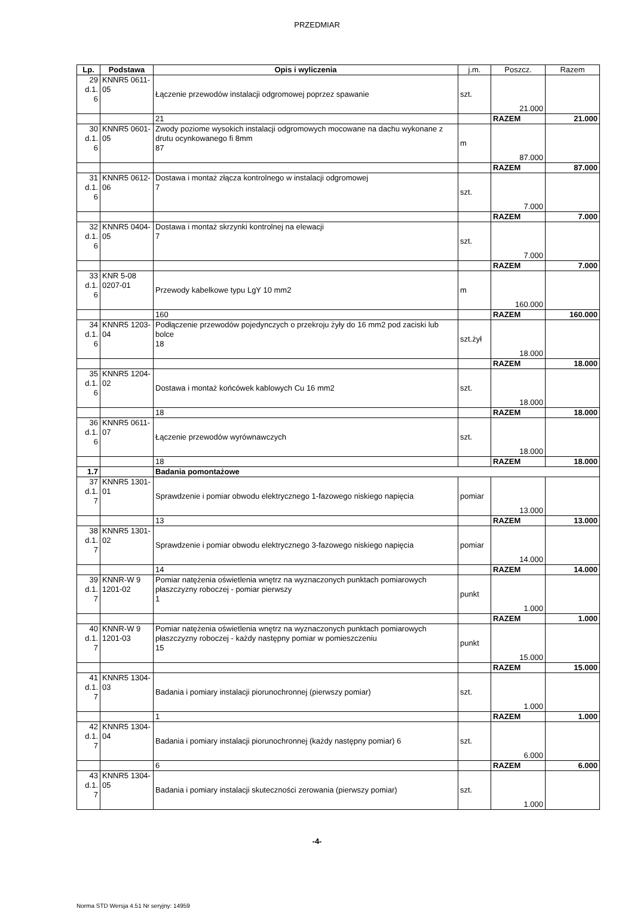PRZEDMIAR
| Lp. | Podstawa | Opis i wyliczenia | j.m. | Poszcz. | Razem |
| --- | --- | --- | --- | --- | --- |
| 29 d.1. 6 | KNNR5 0611-05 | Łączenie przewodów instalacji odgromowej poprzez spawanie | szt. | 21.000 | |
| | | 21 | | RAZEM | 21.000 |
| 30 d.1. 6 | KNNR5 0601-05 | Zwody poziome wysokich instalacji odgromowych mocowane na dachu wykonane z drutu ocynkowanego fi 8mm 87 | m | 87.000 | |
| | | | | RAZEM | 87.000 |
| 31 d.1. 6 | KNNR5 0612-06 | Dostawa i montaż złącza kontrolnego w instalacji odgromowej 7 | szt. | 7.000 | |
| | | | | RAZEM | 7.000 |
| 32 d.1. 6 | KNNR5 0404-05 | Dostawa i montaż skrzynki kontrolnej na elewacji 7 | szt. | 7.000 | |
| | | | | RAZEM | 7.000 |
| 33 d.1. 6 | KNR 5-08 0207-01 | Przewody kabelkowe typu LgY 10 mm2 | m | 160.000 | |
| | | 160 | | RAZEM | 160.000 |
| 34 d.1. 6 | KNNR5 1203-04 | Podłączenie przewodów pojedynczych o przekroju żyły do 16 mm2 pod zaciski lub bolce 18 | szt.żył | 18.000 | |
| | | | | RAZEM | 18.000 |
| 35 d.1. 6 | KNNR5 1204-02 | Dostawa i montaż końcówek kablowych Cu 16 mm2 | szt. | 18.000 | |
| | | 18 | | RAZEM | 18.000 |
| 36 d.1. 6 | KNNR5 0611-07 | Łączenie przewodów wyrównawczych | szt. | 18.000 | |
| | | 18 | | RAZEM | 18.000 |
| 1.7 | | Badania pomontażowe | | | |
| 37 d.1. 7 | KNNR5 1301-01 | Sprawdzenie i pomiar obwodu elektrycznego 1-fazowego niskiego napięcia | pomiar | 13.000 | |
| | | 13 | | RAZEM | 13.000 |
| 38 d.1. 7 | KNNR5 1301-02 | Sprawdzenie i pomiar obwodu elektrycznego 3-fazowego niskiego napięcia | pomiar | 14.000 | |
| | | 14 | | RAZEM | 14.000 |
| 39 d.1. 7 | KNNR-W 9 1201-02 | Pomiar natężenia oświetlenia wnętrz na wyznaczonych punktach pomiarowych płaszczyzny roboczej - pomiar pierwszy 1 | punkt | 1.000 | |
| | | | | RAZEM | 1.000 |
| 40 d.1. 7 | KNNR-W 9 1201-03 | Pomiar natężenia oświetlenia wnętrz na wyznaczonych punktach pomiarowych płaszczyzny roboczej - każdy następny pomiar w pomieszczeniu 15 | punkt | 15.000 | |
| | | | | RAZEM | 15.000 |
| 41 d.1. 7 | KNNR5 1304-03 | Badania i pomiary instalacji piorunochronnej (pierwszy pomiar) | szt. | 1.000 | |
| | | 1 | | RAZEM | 1.000 |
| 42 d.1. 7 | KNNR5 1304-04 | Badania i pomiary instalacji piorunochronnej (każdy następny pomiar) 6 | szt. | 6.000 | |
| | | 6 | | RAZEM | 6.000 |
| 43 d.1. 7 | KNNR5 1304-05 | Badania i pomiary instalacji skuteczności zerowania (pierwszy pomiar) | szt. | 1.000 | |
-4-
Norma STD Wersja 4.51 Nr seryjny: 14959